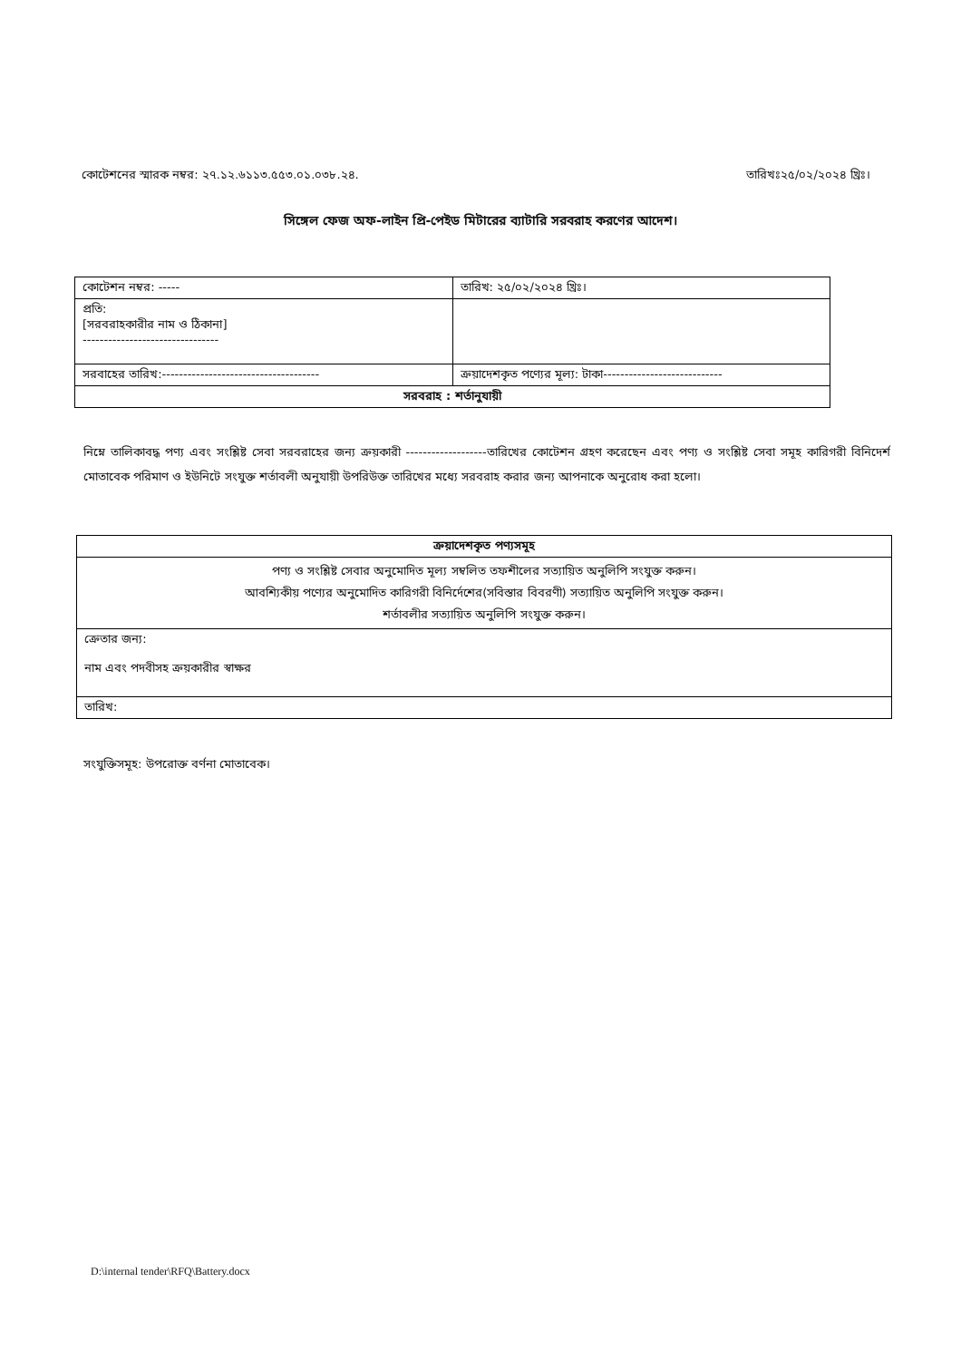কোটেশনের স্মারক নম্বর: ২৭.১২.৬১১৩.৫৫৩.০১.০৩৮.২৪. তারিখঃ২৫/০২/২০২৪ খ্রিঃ।
সিঙ্গেল ফেজ অফ-লাইন প্রি-পেইড মিটারের ব্যাটারি সরবরাহ করণের আদেশ।
| কোটেশন নম্বর: ----- | তারিখ: ২৫/০২/২০২৪ খ্রিঃ। |
| প্রতি: [সরবরাহকারীর নাম ও ঠিকানা] -------------------------------- | |
| সরবাহের তারিখ:------------------------------------- | ক্রয়াদেশকৃত পণ্যের মূল্য: টাকা---------------------------- |
| সরবরাহ : শর্তানুযায়ী | |
নিম্নে তালিকাবদ্ধ পণ্য এবং সংশ্লিষ্ট সেবা সরবরাহের জন্য ক্রয়কারী -------------------তারিখের কোটেশন গ্রহণ করেছেন এবং পণ্য ও সংশ্লিষ্ট সেবা সমূহ কারিগরী বিনিদের্শ মোতাবেক পরিমাণ ও ইউনিটে সংযুক্ত শর্তাবলী অনুযায়ী উপরিউক্ত তারিখের মধ্যে সরবরাহ করার জন্য আপনাকে অনুরোধ করা হলো।
| ক্রয়াদেশকৃত পণ্যসমূহ |
| পণ্য ও সংশ্লিষ্ট সেবার অনুমোদিত মূল্য সম্বলিত তফশীলের সত্যায়িত অনুলিপি সংযুক্ত করুন। আবশ্যিকীয় পণ্যের অনুমোদিত কারিগরী বিনির্দেশের(সবিস্তার বিবরণী) সত্যায়িত অনুলিপি সংযুক্ত করুন। শর্তাবলীর সত্যায়িত অনুলিপি সংযুক্ত করুন। |
| ক্রেতার জন্য: নাম এবং পদবীসহ ক্রয়কারীর স্বাক্ষর |
| তারিখ: |
সংযুক্তিসমূহ: উপরোক্ত বর্ণনা মোতাবেক।
D:\internal tender\RFQ\Battery.docx